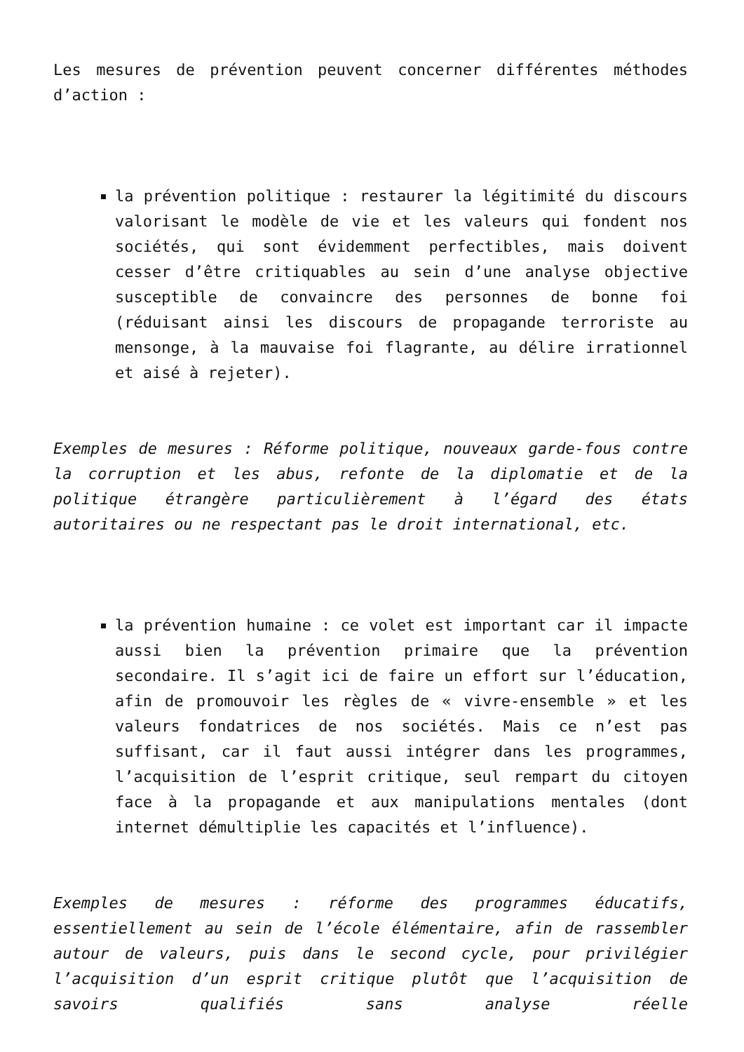Les mesures de prévention peuvent concerner différentes méthodes d’action :
la prévention politique : restaurer la légitimité du discours valorisant le modèle de vie et les valeurs qui fondent nos sociétés, qui sont évidemment perfectibles, mais doivent cesser d’être critiquables au sein d’une analyse objective susceptible de convaincre des personnes de bonne foi (réduisant ainsi les discours de propagande terroriste au mensonge, à la mauvaise foi flagrante, au délire irrationnel et aisé à rejeter).
Exemples de mesures : Réforme politique, nouveaux garde-fous contre la corruption et les abus, refonte de la diplomatie et de la politique étrangère particulièrement à l’égard des états autoritaires ou ne respectant pas le droit international, etc.
la prévention humaine : ce volet est important car il impacte aussi bien la prévention primaire que la prévention secondaire. Il s’agit ici de faire un effort sur l’éducation, afin de promouvoir les règles de « vivre-ensemble » et les valeurs fondatrices de nos sociétés. Mais ce n’est pas suffisant, car il faut aussi intégrer dans les programmes, l’acquisition de l’esprit critique, seul rempart du citoyen face à la propagande et aux manipulations mentales (dont internet démultiplie les capacités et l’influence).
Exemples de mesures : réforme des programmes éducatifs, essentiellement au sein de l’école élémentaire, afin de rassembler autour de valeurs, puis dans le second cycle, pour privilégier l’acquisition d’un esprit critique plutôt que l’acquisition de savoirs qualifiés sans analyse réelle